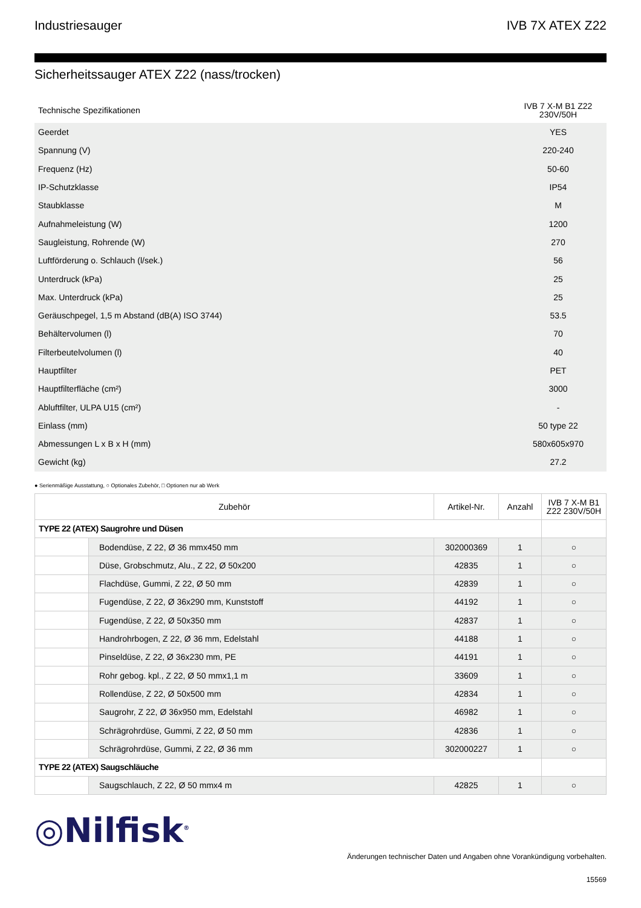Industriesauger IVB 7X ATEX Z22
Sicherheitssauger ATEX Z22 (nass/trocken)
| Technische Spezifikationen | IVB 7 X-M B1 Z22 230V/50H |
| Geerdet | YES |
| Spannung (V) | 220-240 |
| Frequenz (Hz) | 50-60 |
| IP-Schutzklasse | IP54 |
| Staubklasse | M |
| Aufnahmeleistung (W) | 1200 |
| Saugleistung, Rohrende (W) | 270 |
| Luftförderung o. Schlauch (l/sek.) | 56 |
| Unterdruck (kPa) | 25 |
| Max. Unterdruck (kPa) | 25 |
| Geräuschpegel, 1,5 m Abstand (dB(A) ISO 3744) | 53.5 |
| Behältervolumen (l) | 70 |
| Filterbeutelvolumen (l) | 40 |
| Hauptfilter | PET |
| Hauptfilterfläche (cm²) | 3000 |
| Abluftfilter, ULPA U15 (cm²) | - |
| Einlass (mm) | 50 type 22 |
| Abmessungen L x B x H (mm) | 580x605x970 |
| Gewicht (kg) | 27.2 |
● Serienmäßige Ausstattung, ○ Optionales Zubehör, □ Optionen nur ab Werk
| Zubehör | | Artikel-Nr. | Anzahl | IVB 7 X-M B1 Z22 230V/50H |
| --- | --- | --- | --- | --- |
| TYPE 22 (ATEX) Saugrohre und Düsen | | | | |
| | Bodendüse, Z 22, Ø 36 mmx450 mm | 302000369 | 1 | ○ |
| | Düse, Grobschmutz, Alu., Z 22, Ø 50x200 | 42835 | 1 | ○ |
| | Flachdüse, Gummi, Z 22, Ø 50 mm | 42839 | 1 | ○ |
| | Fugendüse, Z 22, Ø 36x290 mm, Kunststoff | 44192 | 1 | ○ |
| | Fugendüse, Z 22, Ø 50x350 mm | 42837 | 1 | ○ |
| | Handrohrbogen, Z 22, Ø 36 mm, Edelstahl | 44188 | 1 | ○ |
| | Pinseldüse, Z 22, Ø 36x230 mm, PE | 44191 | 1 | ○ |
| | Rohr gebog. kpl., Z 22, Ø 50 mmx1,1 m | 33609 | 1 | ○ |
| | Rollendüse, Z 22, Ø 50x500 mm | 42834 | 1 | ○ |
| | Saugrohr, Z 22, Ø 36x950 mm, Edelstahl | 46982 | 1 | ○ |
| | Schrägrohrdüse, Gummi, Z 22, Ø 50 mm | 42836 | 1 | ○ |
| | Schrägrohrdüse, Gummi, Z 22, Ø 36 mm | 302000227 | 1 | ○ |
| TYPE 22 (ATEX) Saugschläuche | | | | |
| | Saugschlauch, Z 22, Ø 50 mmx4 m | 42825 | 1 | ○ |
◎Nilfisk<sup>®</sup>
Änderungen technischer Daten und Angaben ohne Vorankündigung vorbehalten.
15569